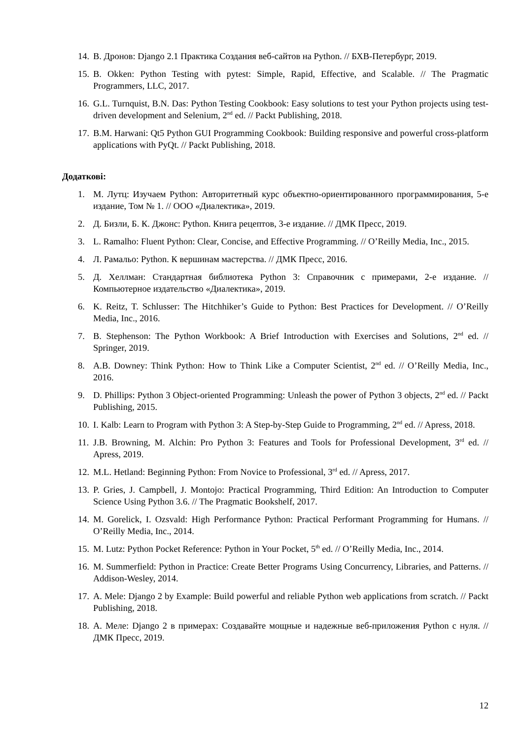14. В. Дронов: Django 2.1 Практика Создания веб-сайтов на Python. // БХВ-Петербург, 2019.
15. B. Okken: Python Testing with pytest: Simple, Rapid, Effective, and Scalable. // The Pragmatic Programmers, LLC, 2017.
16. G.L. Turnquist, B.N. Das: Python Testing Cookbook: Easy solutions to test your Python projects using test-driven development and Selenium, 2<sup>nd</sup> ed. // Packt Publishing, 2018.
17. B.M. Harwani: Qt5 Python GUI Programming Cookbook: Building responsive and powerful cross-platform applications with PyQt. // Packt Publishing, 2018.
Додаткові:
1. М. Лутц: Изучаем Python: Авторитетный курс объектно-ориентированного программирования, 5-е издание, Том № 1. // ООО «Диалектика», 2019.
2. Д. Бизли, Б. К. Джонс: Python. Книга рецептов, 3-е издание. // ДМК Пресс, 2019.
3. L. Ramalho: Fluent Python: Clear, Concise, and Effective Programming. // O’Reilly Media, Inc., 2015.
4. Л. Рамальо: Python. К вершинам мастерства. // ДМК Пресс, 2016.
5. Д. Хеллман: Стандартная библиотека Python 3: Справочник с примерами, 2-е издание. // Компьютерное издательство «Диалектика», 2019.
6. K. Reitz, T. Schlusser: The Hitchhiker’s Guide to Python: Best Practices for Development. // O’Reilly Media, Inc., 2016.
7. B. Stephenson: The Python Workbook: A Brief Introduction with Exercises and Solutions, 2<sup>nd</sup> ed. // Springer, 2019.
8. A.B. Downey: Think Python: How to Think Like a Computer Scientist, 2<sup>nd</sup> ed. // O’Reilly Media, Inc., 2016.
9. D. Phillips: Python 3 Object-oriented Programming: Unleash the power of Python 3 objects, 2<sup>nd</sup> ed. // Packt Publishing, 2015.
10. I. Kalb: Learn to Program with Python 3: A Step-by-Step Guide to Programming, 2<sup>nd</sup> ed. // Apress, 2018.
11. J.B. Browning, M. Alchin: Pro Python 3: Features and Tools for Professional Development, 3<sup>rd</sup> ed. // Apress, 2019.
12. M.L. Hetland: Beginning Python: From Novice to Professional, 3<sup>rd</sup> ed. // Apress, 2017.
13. P. Gries, J. Campbell, J. Montojo: Practical Programming, Third Edition: An Introduction to Computer Science Using Python 3.6. // The Pragmatic Bookshelf, 2017.
14. M. Gorelick, I. Ozsvald: High Performance Python: Practical Performant Programming for Humans. // O’Reilly Media, Inc., 2014.
15. M. Lutz: Python Pocket Reference: Python in Your Pocket, 5<sup>th</sup> ed. // O’Reilly Media, Inc., 2014.
16. M. Summerfield: Python in Practice: Create Better Programs Using Concurrency, Libraries, and Patterns. // Addison-Wesley, 2014.
17. A. Mele: Django 2 by Example: Build powerful and reliable Python web applications from scratch. // Packt Publishing, 2018.
18. А. Меле: Django 2 в примерах: Создавайте мощные и надежные веб-приложения Python с нуля. // ДМК Пресс, 2019.
12